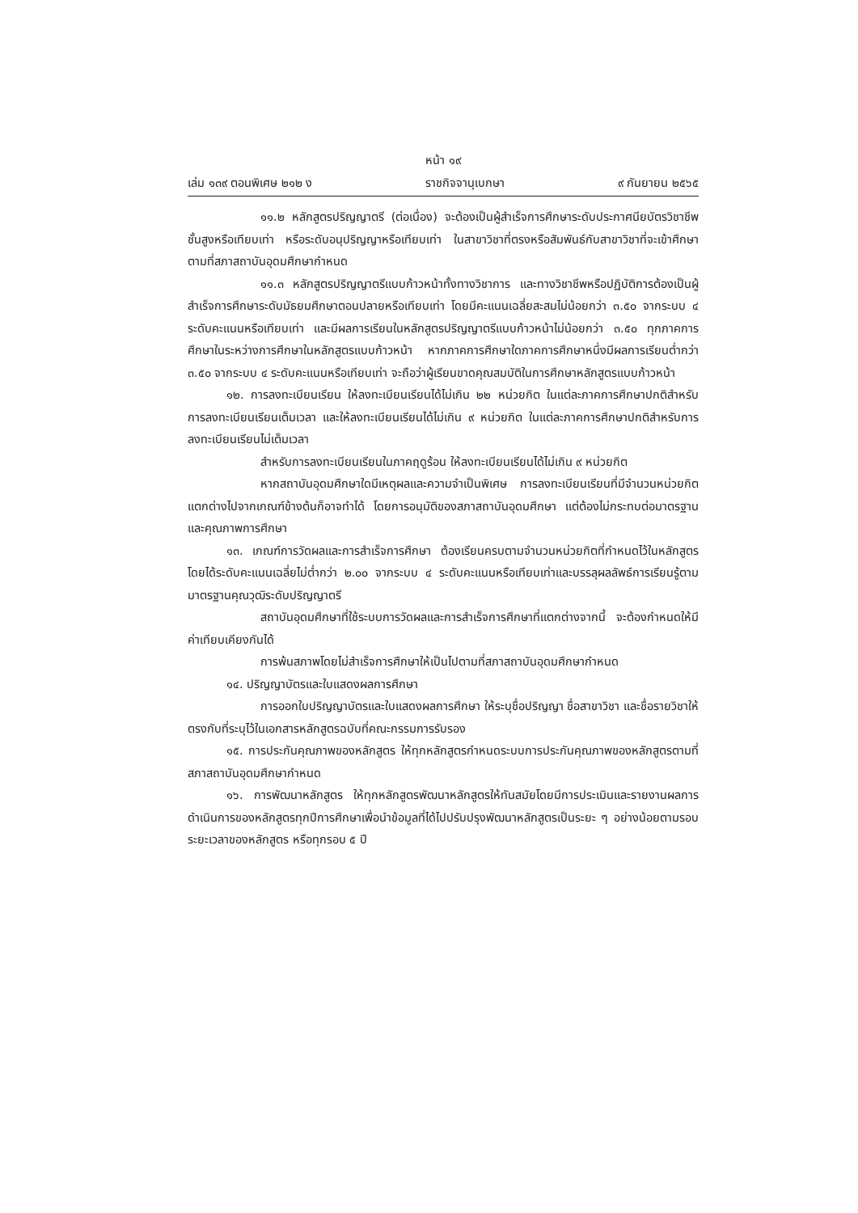หน้า ๑๙
เล่ม ๑๓๙ ตอนพิเศษ ๒๑๒ ง ราชกิจจานุเบกษา ๙ กันยายน ๒๕๖๕
๑๑.๒ หลักสูตรปริญญาตรี (ต่อเนื่อง) จะต้องเป็นผู้สำเร็จการศึกษาระดับประกาศนียบัตรวิชาชีพชั้นสูงหรือเทียบเท่า หรือระดับอนุปริญญาหรือเทียบเท่า ในสาขาวิชาที่ตรงหรือสัมพันธ์กับสาขาวิชาที่จะเข้าศึกษาตามที่สภาสถาบันอุดมศึกษากำหนด
๑๑.๓ หลักสูตรปริญญาตรีแบบก้าวหน้าทั้งทางวิชาการ และทางวิชาชีพหรือปฏิบัติการต้องเป็นผู้สำเร็จการศึกษาระดับมัธยมศึกษาตอนปลายหรือเทียบเท่า โดยมีคะแนนเฉลี่ยสะสมไม่น้อยกว่า ๓.๕๐ จากระบบ ๔ ระดับคะแนนหรือเทียบเท่า และมีผลการเรียนในหลักสูตรปริญญาตรีแบบก้าวหน้าไม่น้อยกว่า ๓.๕๐ ทุกภาคการศึกษาในระหว่างการศึกษาในหลักสูตรแบบก้าวหน้า หากภาคการศึกษาใดภาคการศึกษาหนึ่งมีผลการเรียนต่ำกว่า ๓.๕๐ จากระบบ ๔ ระดับคะแนนหรือเทียบเท่า จะถือว่าผู้เรียนขาดคุณสมบัติในการศึกษาหลักสูตรแบบก้าวหน้า
๑๒. การลงทะเบียนเรียน ให้ลงทะเบียนเรียนได้ไม่เกิน ๒๒ หน่วยกิต ในแต่ละภาคการศึกษาปกติสำหรับการลงทะเบียนเรียนเต็มเวลา และให้ลงทะเบียนเรียนได้ไม่เกิน ๙ หน่วยกิต ในแต่ละภาคการศึกษาปกติสำหรับการลงทะเบียนเรียนไม่เต็มเวลา
สำหรับการลงทะเบียนเรียนในภาคฤดูร้อน ให้ลงทะเบียนเรียนได้ไม่เกิน ๙ หน่วยกิต
หากสถาบันอุดมศึกษาใดมีเหตุผลและความจำเป็นพิเศษ การลงทะเบียนเรียนที่มีจำนวนหน่วยกิตแตกต่างไปจากเกณฑ์ข้างต้นก็อาจทำได้ โดยการอนุมัติของสภาสถาบันอุดมศึกษา แต่ต้องไม่กระทบต่อมาตรฐานและคุณภาพการศึกษา
๑๓. เกณฑ์การวัดผลและการสำเร็จการศึกษา ต้องเรียนครบตามจำนวนหน่วยกิตที่กำหนดไว้ในหลักสูตร โดยได้ระดับคะแนนเฉลี่ยไม่ต่ำกว่า ๒.๐๐ จากระบบ ๔ ระดับคะแนนหรือเทียบเท่าและบรรลุผลลัพธ์การเรียนรู้ตามมาตรฐานคุณวุฒิระดับปริญญาตรี
สถาบันอุดมศึกษาที่ใช้ระบบการวัดผลและการสำเร็จการศึกษาที่แตกต่างจากนี้ จะต้องกำหนดให้มีค่าเทียบเคียงกันได้
การพ้นสภาพโดยไม่สำเร็จการศึกษาให้เป็นไปตามที่สภาสถาบันอุดมศึกษากำหนด
๑๔. ปริญญาบัตรและใบแสดงผลการศึกษา
การออกใบปริญญาบัตรและใบแสดงผลการศึกษา ให้ระบุชื่อปริญญา ชื่อสาขาวิชา และชื่อรายวิชาให้ตรงกับที่ระบุไว้ในเอกสารหลักสูตรฉบับที่คณะกรรมการรับรอง
๑๕. การประกันคุณภาพของหลักสูตร ให้ทุกหลักสูตรกำหนดระบบการประกันคุณภาพของหลักสูตรตามที่สภาสถาบันอุดมศึกษากำหนด
๑๖. การพัฒนาหลักสูตร ให้ทุกหลักสูตรพัฒนาหลักสูตรให้ทันสมัยโดยมีการประเมินและรายงานผลการดำเนินการของหลักสูตรทุกปีการศึกษาเพื่อนำข้อมูลที่ได้ไปปรับปรุงพัฒนาหลักสูตรเป็นระยะ ๆ อย่างน้อยตามรอบระยะเวลาของหลักสูตร หรือทุกรอบ ๕ ปี